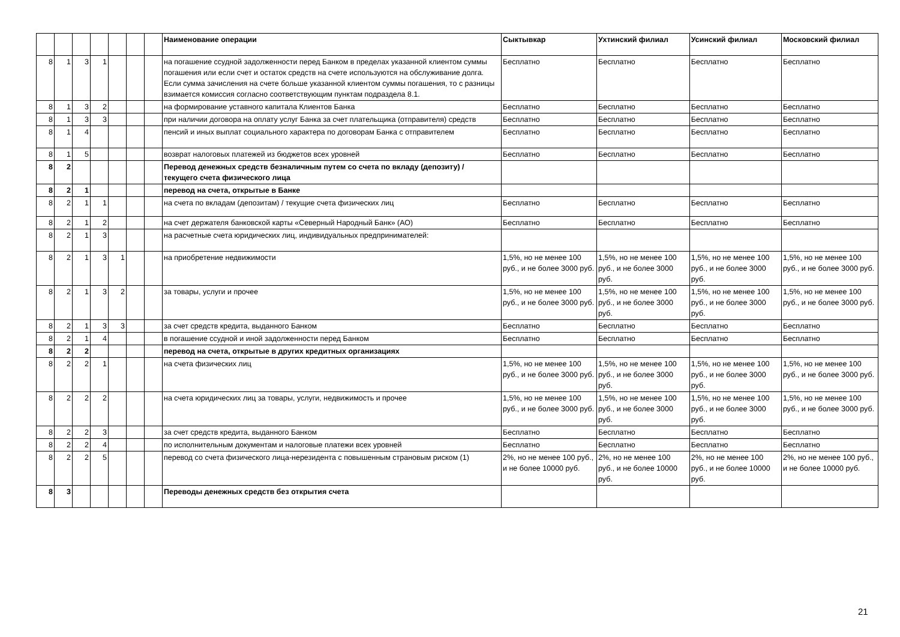| | | | | | | | Наименование операции | Сыктывкар | Ухтинский филиал | Усинский филиал | Московский филиал |
| --- | --- | --- | --- | --- | --- | --- | --- | --- | --- | --- | --- |
| 8 | 1 | 3 | 1 | | | | на погашение ссудной задолженности перед Банком в пределах указанной клиентом суммы погашения или если счет и остаток средств на счете используются на обслуживание долга. Если сумма зачисления на счете больше указанной клиентом суммы погашения, то с разницы взимается комиссия согласно соответствующим пунктам подраздела 8.1. | Бесплатно | Бесплатно | Бесплатно | Бесплатно |
| 8 | 1 | 3 | 2 | | | | на формирование уставного капитала Клиентов Банка | Бесплатно | Бесплатно | Бесплатно | Бесплатно |
| 8 | 1 | 3 | 3 | | | | при наличии договора на оплату услуг Банка за счет плательщика (отправителя) средств | Бесплатно | Бесплатно | Бесплатно | Бесплатно |
| 8 | 1 | 4 | | | | | пенсий и иных выплат социального характера по договорам Банка с отправителем | Бесплатно | Бесплатно | Бесплатно | Бесплатно |
| 8 | 1 | 5 | | | | | возврат налоговых платежей из бюджетов всех уровней | Бесплатно | Бесплатно | Бесплатно | Бесплатно |
| 8 | 2 | | | | | | Перевод денежных средств безналичным путем со счета по вкладу (депозиту) / текущего счета физического лица | | | | |
| 8 | 2 | 1 | | | | | перевод на счета, открытые в Банке | | | | |
| 8 | 2 | 1 | 1 | | | | на счета по вкладам (депозитам) / текущие счета физических лиц | Бесплатно | Бесплатно | Бесплатно | Бесплатно |
| 8 | 2 | 1 | 2 | | | | на счет держателя банковской карты «Северный Народный Банк» (АО) | Бесплатно | Бесплатно | Бесплатно | Бесплатно |
| 8 | 2 | 1 | 3 | | | | на расчетные счета юридических лиц, индивидуальных предпринимателей: | | | | |
| 8 | 2 | 1 | 3 | 1 | | | на приобретение недвижимости | 1,5%, но не менее 100 руб., и не более 3000 руб. | 1,5%, но не менее 100 руб., и не более 3000 руб. | 1,5%, но не менее 100 руб., и не более 3000 руб. | 1,5%, но не менее 100 руб., и не более 3000 руб. |
| 8 | 2 | 1 | 3 | 2 | | | за товары, услуги и прочее | 1,5%, но не менее 100 руб., и не более 3000 руб. | 1,5%, но не менее 100 руб., и не более 3000 руб. | 1,5%, но не менее 100 руб., и не более 3000 руб. | 1,5%, но не менее 100 руб., и не более 3000 руб. |
| 8 | 2 | 1 | 3 | 3 | | | за счет средств кредита, выданного Банком | Бесплатно | Бесплатно | Бесплатно | Бесплатно |
| 8 | 2 | 1 | 4 | | | | в погашение ссудной и иной задолженности перед Банком | Бесплатно | Бесплатно | Бесплатно | Бесплатно |
| 8 | 2 | 2 | | | | | перевод на счета, открытые в других кредитных организациях | | | | |
| 8 | 2 | 2 | 1 | | | | на счета физических лиц | 1,5%, но не менее 100 руб., и не более 3000 руб. | 1,5%, но не менее 100 руб., и не более 3000 руб. | 1,5%, но не менее 100 руб., и не более 3000 руб. | 1,5%, но не менее 100 руб., и не более 3000 руб. |
| 8 | 2 | 2 | 2 | | | | на счета юридических лиц за товары, услуги, недвижимость и прочее | 1,5%, но не менее 100 руб., и не более 3000 руб. | 1,5%, но не менее 100 руб., и не более 3000 руб. | 1,5%, но не менее 100 руб., и не более 3000 руб. | 1,5%, но не менее 100 руб., и не более 3000 руб. |
| 8 | 2 | 2 | 3 | | | | за счет средств кредита, выданного Банком | Бесплатно | Бесплатно | Бесплатно | Бесплатно |
| 8 | 2 | 2 | 4 | | | | по исполнительным документам и налоговые платежи всех уровней | Бесплатно | Бесплатно | Бесплатно | Бесплатно |
| 8 | 2 | 2 | 5 | | | | перевод со счета физического лица-нерезидента с повышенным страновым риском (1) | 2%, но не менее 100 руб., и не более 10000 руб. | 2%, но не менее 100 руб., и не более 10000 руб. | 2%, но не менее 100 руб., и не более 10000 руб. | 2%, но не менее 100 руб., и не более 10000 руб. |
| 8 | 3 | | | | | | Переводы денежных средств без открытия счета | | | | |
21